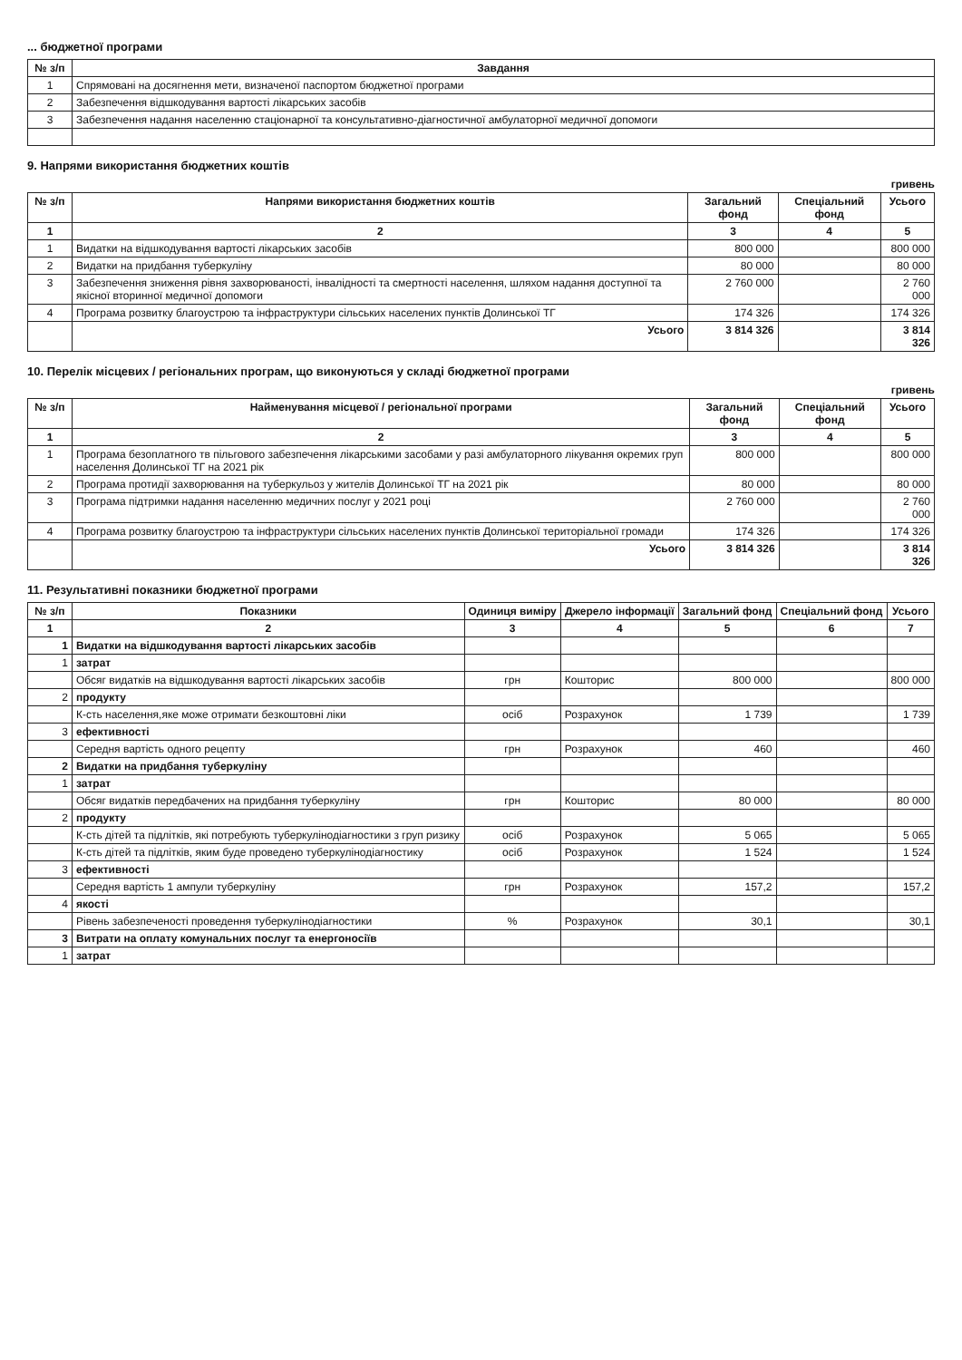... бюджетної програми
| № з/п | Завдання |
| --- | --- |
| 1 | Спрямовані на досягнення мети, визначеної паспортом бюджетної програми |
| 2 | Забезпечення відшкодування вартості лікарських засобів |
| 3 | Забезпечення надання населенню стаціонарної та консультативно-діагностичної амбулаторної медичної допомоги |
9. Напрями використання бюджетних коштів
гривень
| № з/п | Напрями використання бюджетних коштів | Загальний фонд | Спеціальний фонд | Усього |
| --- | --- | --- | --- | --- |
| 1 | 2 | 3 | 4 | 5 |
| 1 | Видатки на відшкодування вартості лікарських засобів | 800 000 | | 800 000 |
| 2 | Видатки на придбання туберкуліну | 80 000 | | 80 000 |
| 3 | Забезпечення зниження рівня захворюваності, інвалідності та смертності населення, шляхом надання доступної та якісної вторинної медичної допомоги | 2 760 000 | | 2 760 000 |
| 4 | Програма розвитку благоустрою та інфраструктури сільських населених пунктів Долинської ТГ | 174 326 | | 174 326 |
| | Усього | 3 814 326 | | 3 814 326 |
10. Перелік місцевих / регіональних програм, що виконуються у складі бюджетної програми
гривень
| № з/п | Найменування місцевої / регіональної програми | Загальний фонд | Спеціальний фонд | Усього |
| --- | --- | --- | --- | --- |
| 1 | 2 | 3 | 4 | 5 |
| 1 | Програма безоплатного тв пільгового забезпечення лікарськими засобами у разі амбулаторного лікування окремих груп населення Долинської ТГ на 2021 рік | 800 000 | | 800 000 |
| 2 | Програма протидії захворювання на туберкульоз у жителів Долинської ТГ на 2021 рік | 80 000 | | 80 000 |
| 3 | Програма підтримки надання населенню медичних послуг у 2021 році | 2 760 000 | | 2 760 000 |
| 4 | Програма розвитку благоустрою та інфраструктури сільських населених пунктів Долинської територіальної громади | 174 326 | | 174 326 |
| | Усього | 3 814 326 | | 3 814 326 |
11. Результативні показники бюджетної програми
| № з/п | Показники | Одиниця виміру | Джерело інформації | Загальний фонд | Спеціальний фонд | Усього |
| --- | --- | --- | --- | --- | --- | --- |
| 1 | 2 | 3 | 4 | 5 | 6 | 7 |
| 1 | Видатки на відшкодування вартості лікарських засобів | | | | | |
| 1 | затрат | | | | | |
| | Обсяг видатків на відшкодування вартості лікарських засобів | грн | Кошторис | 800 000 | | 800 000 |
| 2 | продукту | | | | | |
| | К-сть населення,яке може отримати безкоштовні ліки | осіб | Розрахунок | 1 739 | | 1 739 |
| 3 | ефективності | | | | | |
| | Середня вартість одного рецепту | грн | Розрахунок | 460 | | 460 |
| 2 | Видатки на придбання туберкуліну | | | | | |
| 1 | затрат | | | | | |
| | Обсяг видатків передбачених на придбання туберкуліну | грн | Кошторис | 80 000 | | 80 000 |
| 2 | продукту | | | | | |
| | К-сть дітей та підлітків, які потребують туберкулінодіагностики з груп ризику | осіб | Розрахунок | 5 065 | | 5 065 |
| | К-сть дітей та підлітків, яким буде проведено туберкулінодіагностику | осіб | Розрахунок | 1 524 | | 1 524 |
| 3 | ефективності | | | | | |
| | Середня вартість 1 ампули туберкуліну | грн | Розрахунок | 157,2 | | 157,2 |
| 4 | якості | | | | | |
| | Рівень забезпеченості проведення туберкулінодіагностики | % | Розрахунок | 30,1 | | 30,1 |
| 3 | Витрати на оплату комунальних послуг та енергоносіїв | | | | | |
| 1 | затрат | | | | | |